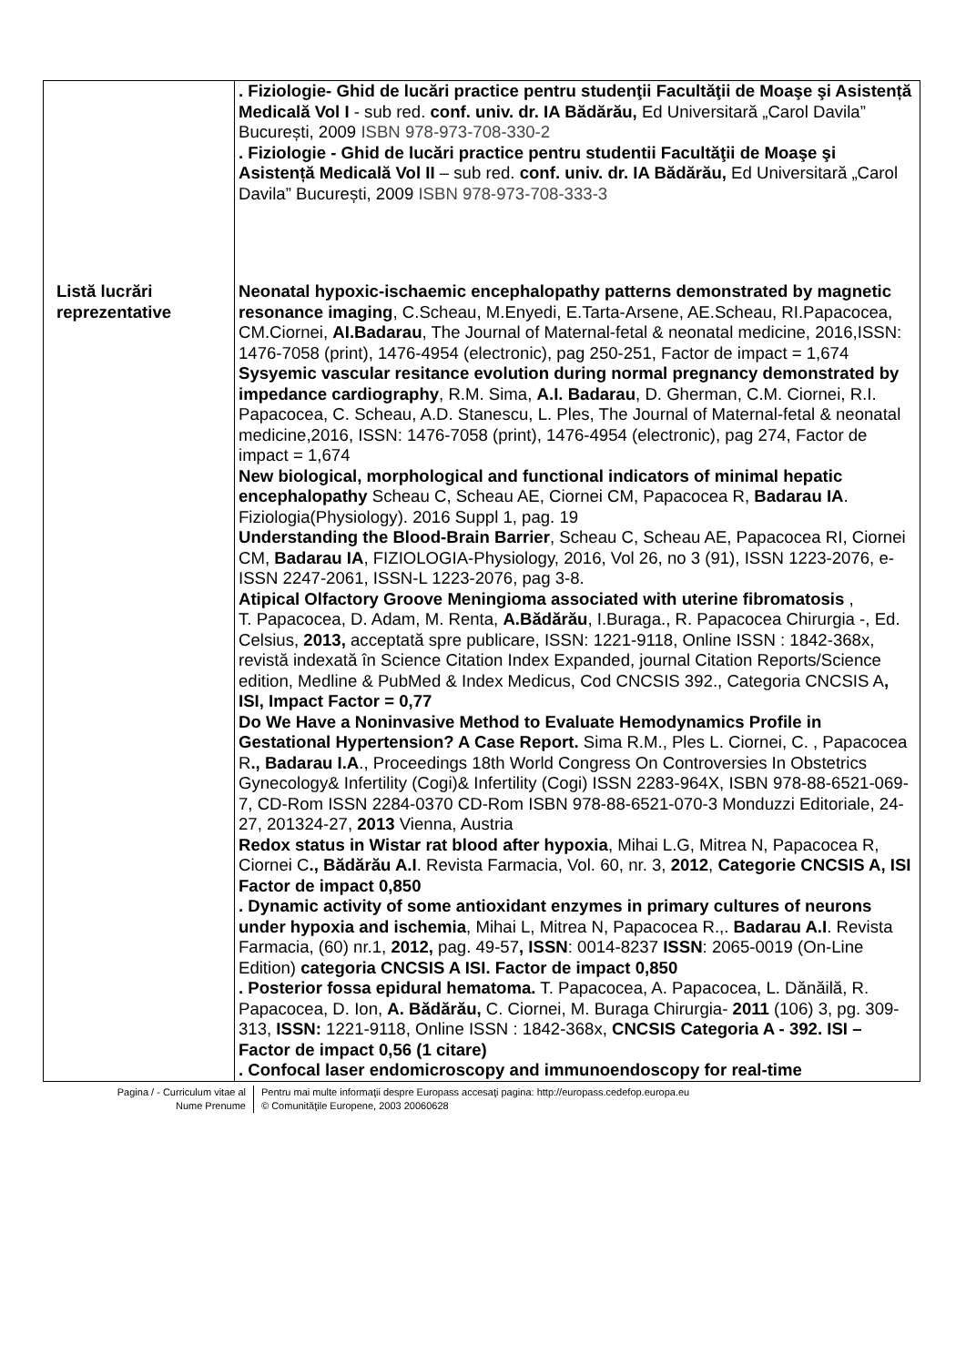| | . Fiziologie- Ghid de lucări practice pentru studenţii Facultăţii de Moaşe şi Asistență Medicală Vol I - sub red. conf. univ. dr. IA Bădărău, Ed Universitară „Carol Davila” București, 2009 ISBN 978-973-708-330-2 . Fiziologie - Ghid de lucări practice pentru studentii Facultăţii de Moaşe şi Asistență Medicală Vol II – sub red. conf. univ. dr. IA Bădărău, Ed Universitară „Carol Davila” București, 2009 ISBN 978-973-708-333-3 |
| Listă lucrări reprezentative | Neonatal hypoxic-ischaemic encephalopathy patterns demonstrated by magnetic resonance imaging , C.Scheau, M.Enyedi, E.Tarta-Arsene, AE.Scheau, RI.Papacocea, CM.Ciornei, AI.Badarau , The Journal of Maternal-fetal & neonatal medicine, 2016,ISSN: 1476-7058 (print), 1476-4954 (electronic), pag 250-251, Factor de impact = 1,674 Sysyemic vascular resitance evolution during normal pregnancy demonstrated by impedance cardiography , R.M. Sima, A.I. Badarau , D. Gherman, C.M. Ciornei, R.I. Papacocea, C. Scheau, A.D. Stanescu, L. Ples, The Journal of Maternal-fetal & neonatal medicine,2016, ISSN: 1476-7058 (print), 1476-4954 (electronic), pag 274, Factor de impact = 1,674 New biological, morphological and functional indicators of minimal hepatic encephalopathy Scheau C, Scheau AE, Ciornei CM, Papacocea R, Badarau IA . Fiziologia(Physiology). 2016 Suppl 1, pag. 19 Understanding the Blood-Brain Barrier , Scheau C, Scheau AE, Papacocea RI, Ciornei CM, Badarau IA , FIZIOLOGIA-Physiology, 2016, Vol 26, no 3 (91), ISSN 1223-2076, e-ISSN 2247-2061, ISSN-L 1223-2076, pag 3-8. Atipical Olfactory Groove Meningioma associated with uterine fibromatosis , T. Papacocea, D. Adam, M. Renta, A.Bădărău , I.Buraga., R. Papacocea Chirurgia -, Ed. Celsius, 2013, acceptată spre publicare, ISSN: 1221-9118, Online ISSN : 1842-368x, revistă indexată în Science Citation Index Expanded, journal Citation Reports/Science edition, Medline & PubMed & Index Medicus, Cod CNCSIS 392., Categoria CNCSIS A , ISI, Impact Factor = 0,77 Do We Have a Noninvasive Method to Evaluate Hemodynamics Profile in Gestational Hypertension? A Case Report. Sima R.M., Ples L. Ciornei, C. , Papacocea R ., Badarau I.A ., Proceedings 18th World Congress On Controversies In Obstetrics Gynecology& Infertility (Cogi)& Infertility (Cogi) ISSN 2283-964X, ISBN 978-88-6521-069-7, CD-Rom ISSN 2284-0370 CD-Rom ISBN 978-88-6521-070-3 Monduzzi Editoriale, 24-27, 201324-27, 2013 Vienna, Austria Redox status in Wistar rat blood after hypoxia , Mihai L.G, Mitrea N, Papacocea R, Ciornei C ., Bădărău A.I . Revista Farmacia, Vol. 60, nr. 3, 2012 , Categorie CNCSIS A, ISI Factor de impact 0,850 . Dynamic activity of some antioxidant enzymes in primary cultures of neurons under hypoxia and ischemia , Mihai L, Mitrea N, Papacocea R.,. Badarau A.I . Revista Farmacia, (60) nr.1, 2012, pag. 49-57 , ISSN : 0014-8237 ISSN : 2065-0019 (On-Line Edition) categoria CNCSIS A ISI. Factor de impact 0,850 . Posterior fossa epidural hematoma. T. Papacocea, A. Papacocea, L. Dănăilă, R. Papacocea, D. Ion, A. Bădărău, C. Ciornei, M. Buraga Chirurgia- 2011 (106) 3, pg. 309-313, ISSN: 1221-9118, Online ISSN : 1842-368x, CNCSIS Categoria A - 392. ISI – Factor de impact 0,56 (1 citare) . Confocal laser endomicroscopy and immunoendoscopy for real-time |
Pagina / - Curriculum vitae al
Nume Prenume
Pentru mai multe informaţii despre Europass accesaţi pagina: http://europass.cedefop.europa.eu
© Comunităţile Europene, 2003 20060628